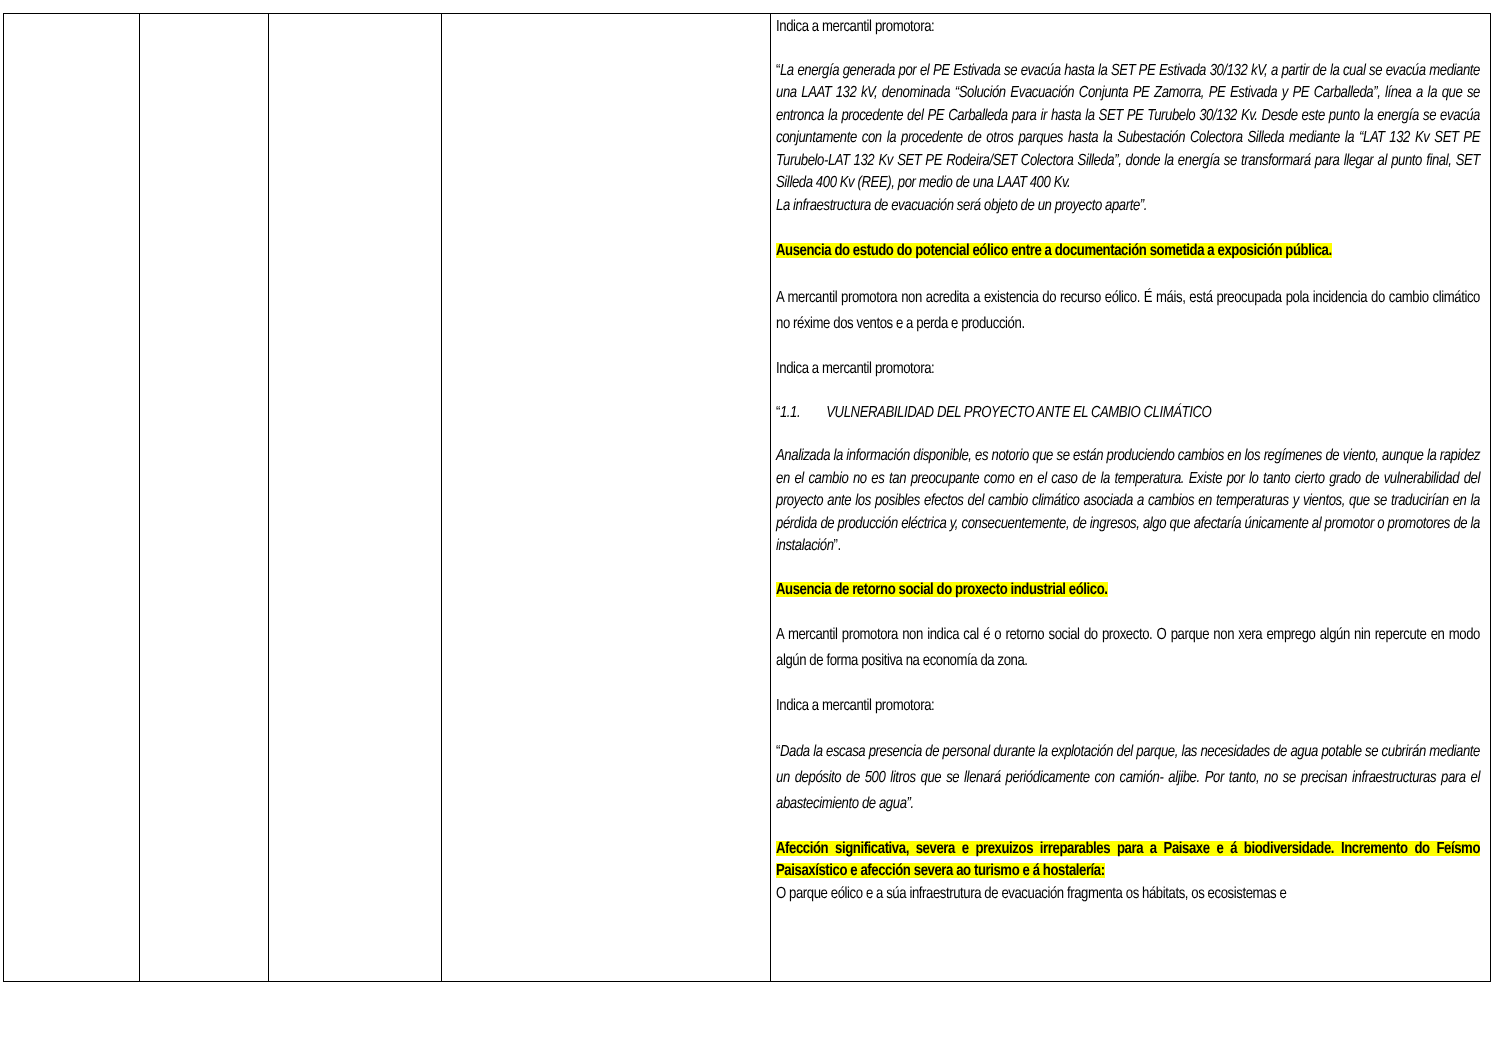| | | | | Indica a mercantil promotora: “ La energía generada por el PE Estivada se evacúa hasta la SET PE Estivada 30/132 kV, a partir de la cual se evacúa mediante una LAAT 132 kV, denominada “Solución Evacuación Conjunta PE Zamorra, PE Estivada y PE Carballeda”, línea a la que se entronca la procedente del PE Carballeda para ir hasta la SET PE Turubelo 30/132 Kv. Desde este punto la energía se evacúa conjuntamente con la procedente de otros parques hasta la Subestación Colectora Silleda mediante la “LAT 132 Kv SET PE Turubelo-LAT 132 Kv SET PE Rodeira/SET Colectora Silleda”, donde la energía se transformará para llegar al punto final, SET Silleda 400 Kv (REE), por medio de una LAAT 400 Kv. La infraestructura de evacuación será objeto de un proyecto aparte”. Ausencia do estudo do potencial eólico entre a documentación sometida a exposición pública. A mercantil promotora non acredita a existencia do recurso eólico. É máis, está preocupada pola incidencia do cambio climático no réxime dos ventos e a perda e producción. Indica a mercantil promotora: “ 1.1. VULNERABILIDAD DEL PROYECTO ANTE EL CAMBIO CLIMÁTICO Analizada la información disponible, es notorio que se están produciendo cambios en los regímenes de viento, aunque la rapidez en el cambio no es tan preocupante como en el caso de la temperatura. Existe por lo tanto cierto grado de vulnerabilidad del proyecto ante los posibles efectos del cambio climático asociada a cambios en temperaturas y vientos, que se traducirían en la pérdida de producción eléctrica y, consecuentemente, de ingresos, algo que afectaría únicamente al promotor o promotores de la instalación ”. Ausencia de retorno social do proxecto industrial eólico. A mercantil promotora non indica cal é o retorno social do proxecto. O parque non xera emprego algún nin repercute en modo algún de forma positiva na economía da zona. Indica a mercantil promotora: “ Dada la escasa presencia de personal durante la explotación del parque, las necesidades de agua potable se cubrirán mediante un depósito de 500 litros que se llenará periódicamente con camión- aljibe. Por tanto, no se precisan infraestructuras para el abastecimiento de agua”. Afección significativa, severa e prexuizos irreparables para a Paisaxe e á biodiversidade. Incremento do Feísmo Paisaxístico e afección severa ao turismo e á hostalería: O parque eólico e a súa infraestrutura de evacuación fragmenta os hábitats, os ecosistemas e |